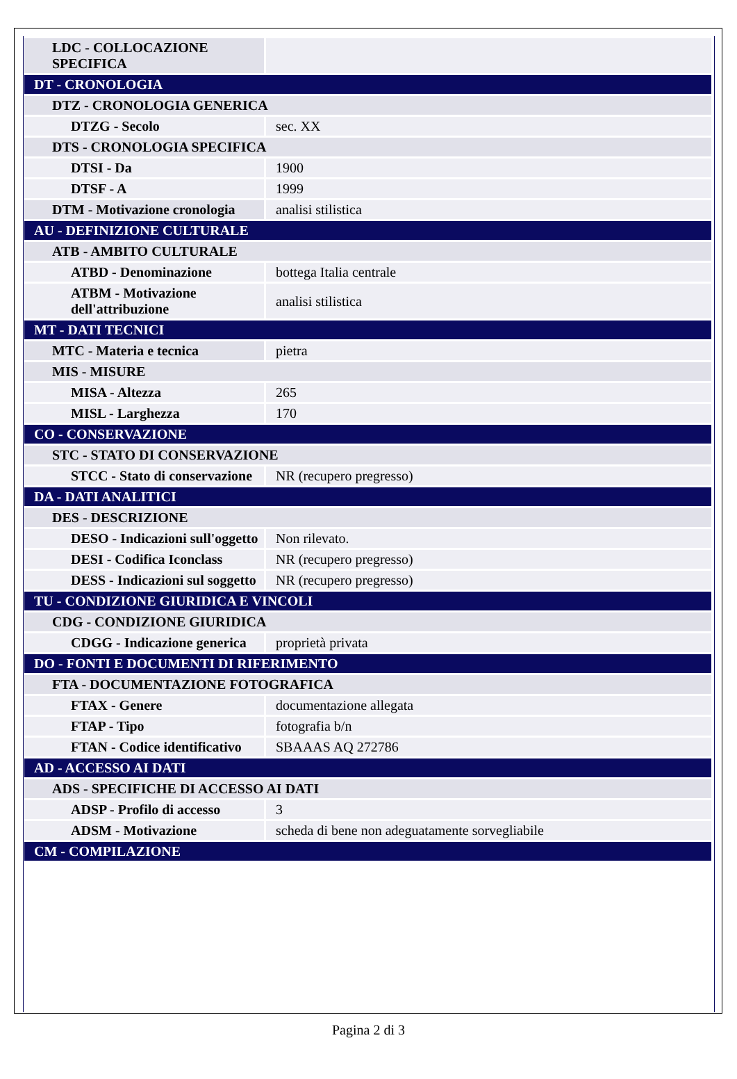| LDC - COLLOCAZIONE SPECIFICA | |
| DT - CRONOLOGIA | |
| DTZ - CRONOLOGIA GENERICA | |
| DTZG - Secolo | sec. XX |
| DTS - CRONOLOGIA SPECIFICA | |
| DTSI - Da | 1900 |
| DTSF - A | 1999 |
| DTM - Motivazione cronologia | analisi stilistica |
| AU - DEFINIZIONE CULTURALE | |
| ATB - AMBITO CULTURALE | |
| ATBD - Denominazione | bottega Italia centrale |
| ATBM - Motivazione dell'attribuzione | analisi stilistica |
| MT - DATI TECNICI | |
| MTC - Materia e tecnica | pietra |
| MIS - MISURE | |
| MISA - Altezza | 265 |
| MISL - Larghezza | 170 |
| CO - CONSERVAZIONE | |
| STC - STATO DI CONSERVAZIONE | |
| STCC - Stato di conservazione | NR (recupero pregresso) |
| DA - DATI ANALITICI | |
| DES - DESCRIZIONE | |
| DESO - Indicazioni sull'oggetto | Non rilevato. |
| DESI - Codifica Iconclass | NR (recupero pregresso) |
| DESS - Indicazioni sul soggetto | NR (recupero pregresso) |
| TU - CONDIZIONE GIURIDICA E VINCOLI | |
| CDG - CONDIZIONE GIURIDICA | |
| CDGG - Indicazione generica | proprietà privata |
| DO - FONTI E DOCUMENTI DI RIFERIMENTO | |
| FTA - DOCUMENTAZIONE FOTOGRAFICA | |
| FTAX - Genere | documentazione allegata |
| FTAP - Tipo | fotografia b/n |
| FTAN - Codice identificativo | SBAAAS AQ 272786 |
| AD - ACCESSO AI DATI | |
| ADS - SPECIFICHE DI ACCESSO AI DATI | |
| ADSP - Profilo di accesso | 3 |
| ADSM - Motivazione | scheda di bene non adeguatamente sorvegliabile |
| CM - COMPILAZIONE | |
Pagina 2 di 3